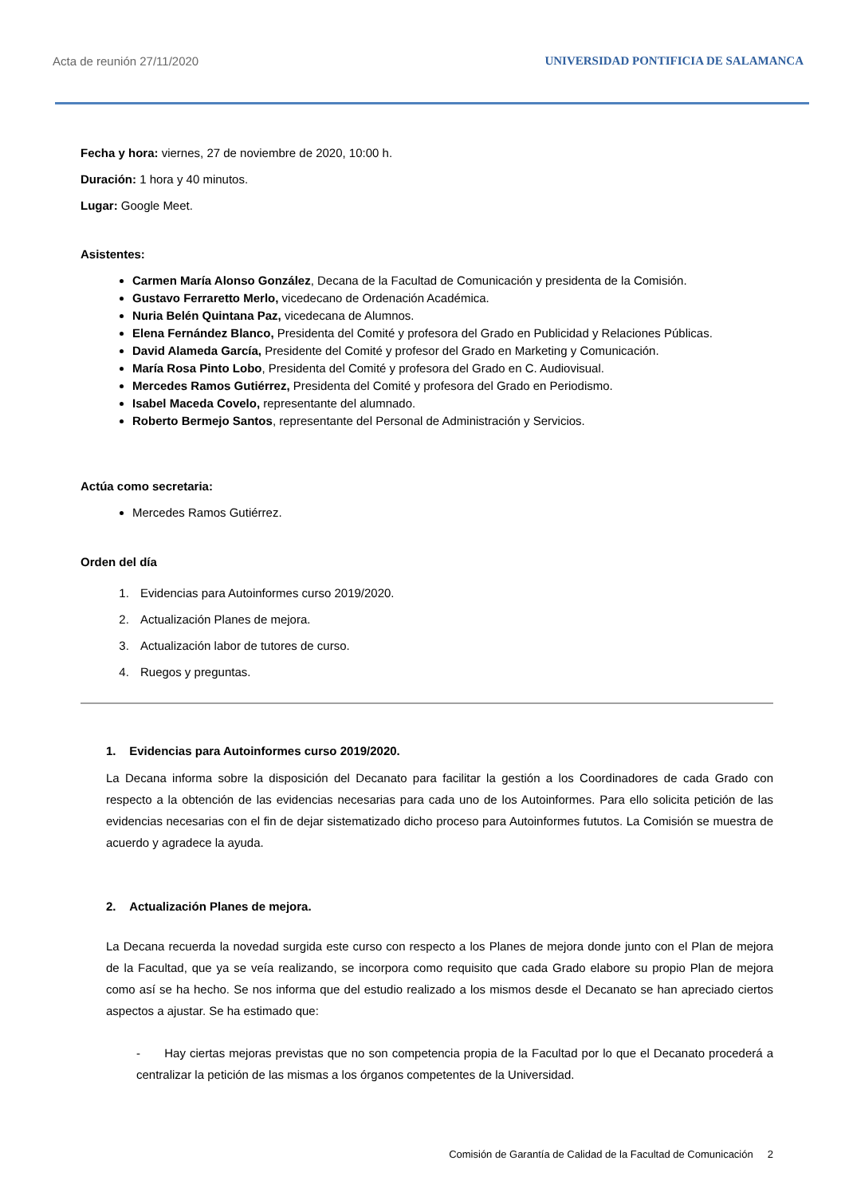Acta de reunión 27/11/2020 UNIVERSIDAD PONTIFICIA DE SALAMANCA
Fecha y hora: viernes, 27 de noviembre de 2020, 10:00 h.
Duración: 1 hora y 40 minutos.
Lugar: Google Meet.
Asistentes:
Carmen María Alonso González, Decana de la Facultad de Comunicación y presidenta de la Comisión.
Gustavo Ferraretto Merlo, vicedecano de Ordenación Académica.
Nuria Belén Quintana Paz, vicedecana de Alumnos.
Elena Fernández Blanco, Presidenta del Comité y profesora del Grado en Publicidad y Relaciones Públicas.
David Alameda García, Presidente del Comité y profesor del Grado en Marketing y Comunicación.
María Rosa Pinto Lobo, Presidenta del Comité y profesora del Grado en C. Audiovisual.
Mercedes Ramos Gutiérrez, Presidenta del Comité y profesora del Grado en Periodismo.
Isabel Maceda Covelo, representante del alumnado.
Roberto Bermejo Santos, representante del Personal de Administración y Servicios.
Actúa como secretaria:
Mercedes Ramos Gutiérrez.
Orden del día
1. Evidencias para Autoinformes curso 2019/2020.
2. Actualización Planes de mejora.
3. Actualización labor de tutores de curso.
4. Ruegos y preguntas.
1. Evidencias para Autoinformes curso 2019/2020.
La Decana informa sobre la disposición del Decanato para facilitar la gestión a los Coordinadores de cada Grado con respecto a la obtención de las evidencias necesarias para cada uno de los Autoinformes. Para ello solicita petición de las evidencias necesarias con el fin de dejar sistematizado dicho proceso para Autoinformes fututos. La Comisión se muestra de acuerdo y agradece la ayuda.
2. Actualización Planes de mejora.
La Decana recuerda la novedad surgida este curso con respecto a los Planes de mejora donde junto con el Plan de mejora de la Facultad, que ya se veía realizando, se incorpora como requisito que cada Grado elabore su propio Plan de mejora como así se ha hecho. Se nos informa que del estudio realizado a los mismos desde el Decanato se han apreciado ciertos aspectos a ajustar. Se ha estimado que:
- Hay ciertas mejoras previstas que no son competencia propia de la Facultad por lo que el Decanato procederá a centralizar la petición de las mismas a los órganos competentes de la Universidad.
Comisión de Garantía de Calidad de la Facultad de Comunicación 2